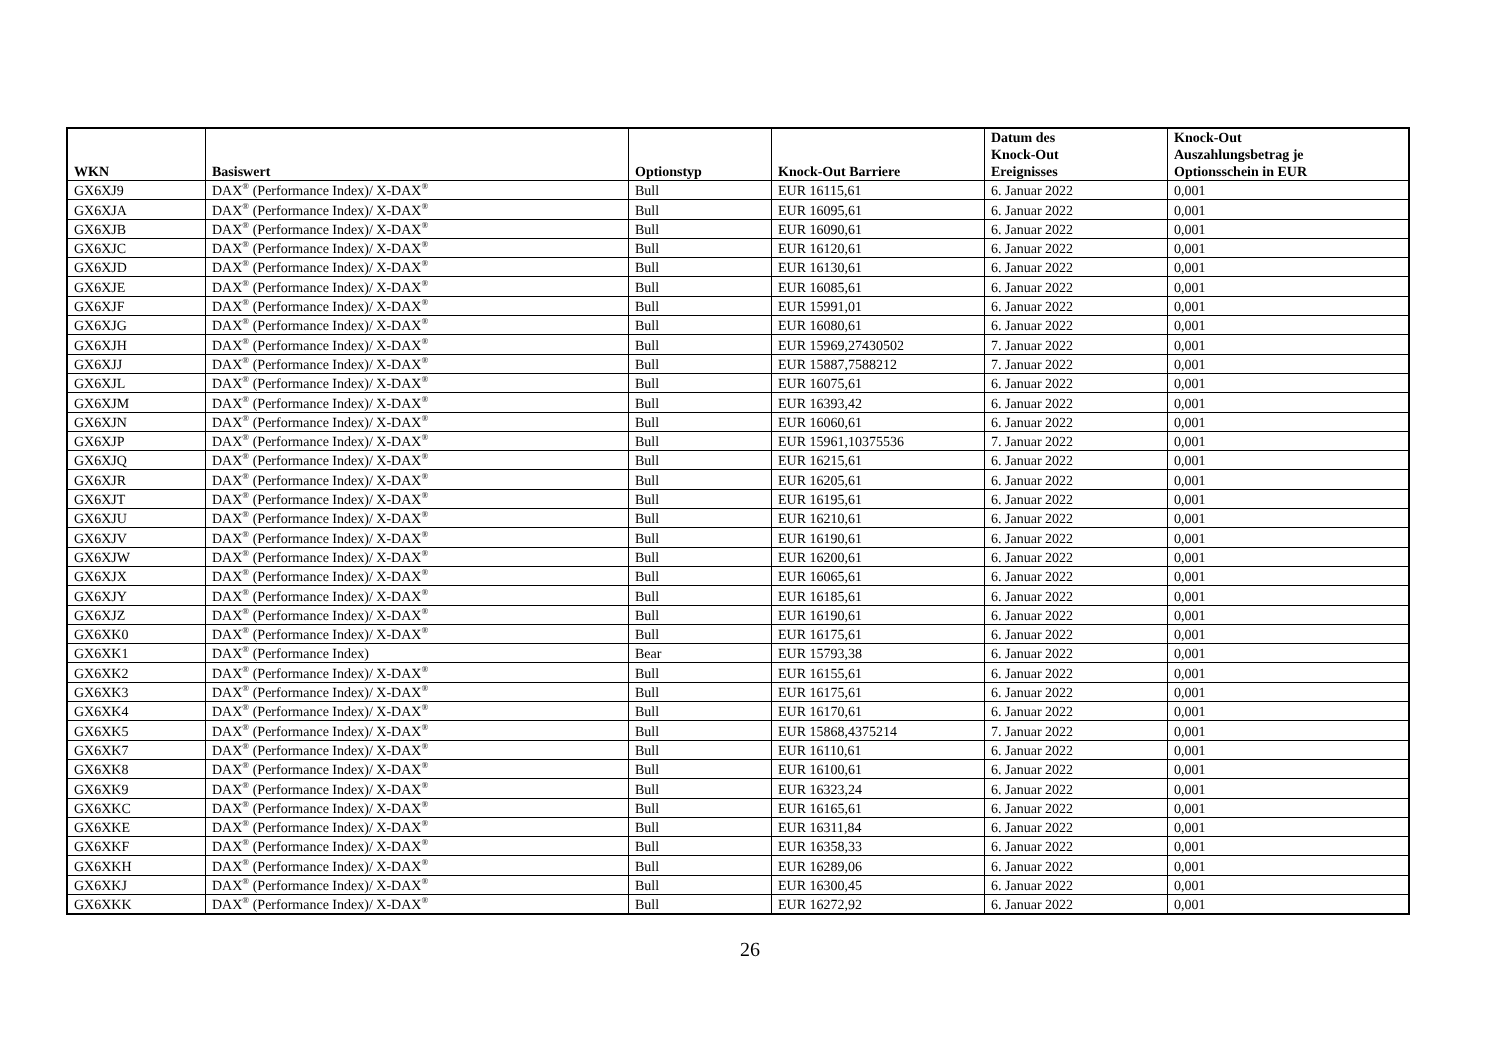| WKN | Basiswert | Optionstyp | Knock-Out Barriere | Datum des Knock-Out Ereignisses | Knock-Out Auszahlungsbetrag je Optionsschein in EUR |
| --- | --- | --- | --- | --- | --- |
| GX6XJ9 | DAX<sup>®</sup> (Performance Index)/ X-DAX<sup>®</sup> | Bull | EUR 16115,61 | 6. Januar 2022 | 0,001 |
| GX6XJA | DAX<sup>®</sup> (Performance Index)/ X-DAX<sup>®</sup> | Bull | EUR 16095,61 | 6. Januar 2022 | 0,001 |
| GX6XJB | DAX<sup>®</sup> (Performance Index)/ X-DAX<sup>®</sup> | Bull | EUR 16090,61 | 6. Januar 2022 | 0,001 |
| GX6XJC | DAX<sup>®</sup> (Performance Index)/ X-DAX<sup>®</sup> | Bull | EUR 16120,61 | 6. Januar 2022 | 0,001 |
| GX6XJD | DAX<sup>®</sup> (Performance Index)/ X-DAX<sup>®</sup> | Bull | EUR 16130,61 | 6. Januar 2022 | 0,001 |
| GX6XJE | DAX<sup>®</sup> (Performance Index)/ X-DAX<sup>®</sup> | Bull | EUR 16085,61 | 6. Januar 2022 | 0,001 |
| GX6XJF | DAX<sup>®</sup> (Performance Index)/ X-DAX<sup>®</sup> | Bull | EUR 15991,01 | 6. Januar 2022 | 0,001 |
| GX6XJG | DAX<sup>®</sup> (Performance Index)/ X-DAX<sup>®</sup> | Bull | EUR 16080,61 | 6. Januar 2022 | 0,001 |
| GX6XJH | DAX<sup>®</sup> (Performance Index)/ X-DAX<sup>®</sup> | Bull | EUR 15969,27430502 | 7. Januar 2022 | 0,001 |
| GX6XJJ | DAX<sup>®</sup> (Performance Index)/ X-DAX<sup>®</sup> | Bull | EUR 15887,7588212 | 7. Januar 2022 | 0,001 |
| GX6XJL | DAX<sup>®</sup> (Performance Index)/ X-DAX<sup>®</sup> | Bull | EUR 16075,61 | 6. Januar 2022 | 0,001 |
| GX6XJM | DAX<sup>®</sup> (Performance Index)/ X-DAX<sup>®</sup> | Bull | EUR 16393,42 | 6. Januar 2022 | 0,001 |
| GX6XJN | DAX<sup>®</sup> (Performance Index)/ X-DAX<sup>®</sup> | Bull | EUR 16060,61 | 6. Januar 2022 | 0,001 |
| GX6XJP | DAX<sup>®</sup> (Performance Index)/ X-DAX<sup>®</sup> | Bull | EUR 15961,10375536 | 7. Januar 2022 | 0,001 |
| GX6XJQ | DAX<sup>®</sup> (Performance Index)/ X-DAX<sup>®</sup> | Bull | EUR 16215,61 | 6. Januar 2022 | 0,001 |
| GX6XJR | DAX<sup>®</sup> (Performance Index)/ X-DAX<sup>®</sup> | Bull | EUR 16205,61 | 6. Januar 2022 | 0,001 |
| GX6XJT | DAX<sup>®</sup> (Performance Index)/ X-DAX<sup>®</sup> | Bull | EUR 16195,61 | 6. Januar 2022 | 0,001 |
| GX6XJU | DAX<sup>®</sup> (Performance Index)/ X-DAX<sup>®</sup> | Bull | EUR 16210,61 | 6. Januar 2022 | 0,001 |
| GX6XJV | DAX<sup>®</sup> (Performance Index)/ X-DAX<sup>®</sup> | Bull | EUR 16190,61 | 6. Januar 2022 | 0,001 |
| GX6XJW | DAX<sup>®</sup> (Performance Index)/ X-DAX<sup>®</sup> | Bull | EUR 16200,61 | 6. Januar 2022 | 0,001 |
| GX6XJX | DAX<sup>®</sup> (Performance Index)/ X-DAX<sup>®</sup> | Bull | EUR 16065,61 | 6. Januar 2022 | 0,001 |
| GX6XJY | DAX<sup>®</sup> (Performance Index)/ X-DAX<sup>®</sup> | Bull | EUR 16185,61 | 6. Januar 2022 | 0,001 |
| GX6XJZ | DAX<sup>®</sup> (Performance Index)/ X-DAX<sup>®</sup> | Bull | EUR 16190,61 | 6. Januar 2022 | 0,001 |
| GX6XK0 | DAX<sup>®</sup> (Performance Index)/ X-DAX<sup>®</sup> | Bull | EUR 16175,61 | 6. Januar 2022 | 0,001 |
| GX6XK1 | DAX<sup>®</sup> (Performance Index) | Bear | EUR 15793,38 | 6. Januar 2022 | 0,001 |
| GX6XK2 | DAX<sup>®</sup> (Performance Index)/ X-DAX<sup>®</sup> | Bull | EUR 16155,61 | 6. Januar 2022 | 0,001 |
| GX6XK3 | DAX<sup>®</sup> (Performance Index)/ X-DAX<sup>®</sup> | Bull | EUR 16175,61 | 6. Januar 2022 | 0,001 |
| GX6XK4 | DAX<sup>®</sup> (Performance Index)/ X-DAX<sup>®</sup> | Bull | EUR 16170,61 | 6. Januar 2022 | 0,001 |
| GX6XK5 | DAX<sup>®</sup> (Performance Index)/ X-DAX<sup>®</sup> | Bull | EUR 15868,4375214 | 7. Januar 2022 | 0,001 |
| GX6XK7 | DAX<sup>®</sup> (Performance Index)/ X-DAX<sup>®</sup> | Bull | EUR 16110,61 | 6. Januar 2022 | 0,001 |
| GX6XK8 | DAX<sup>®</sup> (Performance Index)/ X-DAX<sup>®</sup> | Bull | EUR 16100,61 | 6. Januar 2022 | 0,001 |
| GX6XK9 | DAX<sup>®</sup> (Performance Index)/ X-DAX<sup>®</sup> | Bull | EUR 16323,24 | 6. Januar 2022 | 0,001 |
| GX6XKC | DAX<sup>®</sup> (Performance Index)/ X-DAX<sup>®</sup> | Bull | EUR 16165,61 | 6. Januar 2022 | 0,001 |
| GX6XKE | DAX<sup>®</sup> (Performance Index)/ X-DAX<sup>®</sup> | Bull | EUR 16311,84 | 6. Januar 2022 | 0,001 |
| GX6XKF | DAX<sup>®</sup> (Performance Index)/ X-DAX<sup>®</sup> | Bull | EUR 16358,33 | 6. Januar 2022 | 0,001 |
| GX6XKH | DAX<sup>®</sup> (Performance Index)/ X-DAX<sup>®</sup> | Bull | EUR 16289,06 | 6. Januar 2022 | 0,001 |
| GX6XKJ | DAX<sup>®</sup> (Performance Index)/ X-DAX<sup>®</sup> | Bull | EUR 16300,45 | 6. Januar 2022 | 0,001 |
| GX6XKK | DAX<sup>®</sup> (Performance Index)/ X-DAX<sup>®</sup> | Bull | EUR 16272,92 | 6. Januar 2022 | 0,001 |
26